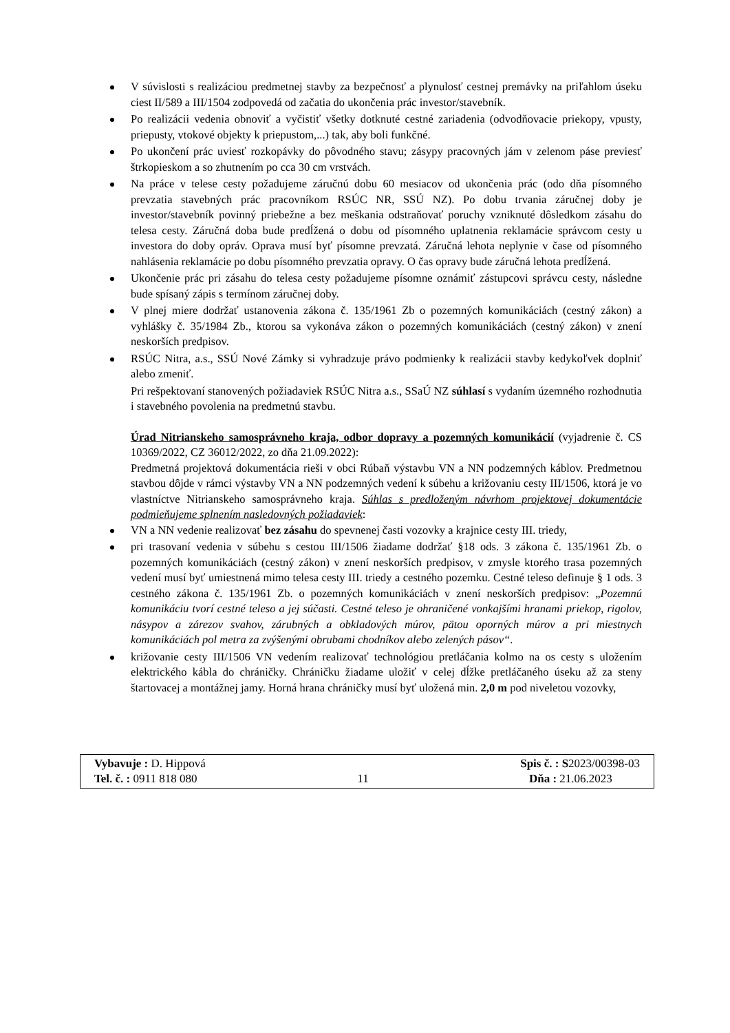V súvislosti s realizáciou predmetnej stavby za bezpečnosť a plynulosť cestnej premávky na priľahlom úseku ciest II/589 a III/1504 zodpovedá od začatia do ukončenia prác investor/stavebník.
Po realizácii vedenia obnoviť a vyčistiť všetky dotknuté cestné zariadenia (odvodňovacie priekopy, vpusty, priepusty, vtokové objekty k priepustom,...) tak, aby boli funkčné.
Po ukončení prác uviesť rozkopávky do pôvodného stavu; zásypy pracovných jám v zelenom páse previesť štrkopieskom a so zhutnením po cca 30 cm vrstvách.
Na práce v telese cesty požadujeme záručnú dobu 60 mesiacov od ukončenia prác (odo dňa písomného prevzatia stavebných prác pracovníkom RSÚC NR, SSÚ NZ). Po dobu trvania záručnej doby je investor/stavebník povinný priebežne a bez meškania odstraňovať poruchy vzniknuté dôsledkom zásahu do telesa cesty. Záručná doba bude predĺžená o dobu od písomného uplatnenia reklamácie správcom cesty u investora do doby opráv. Oprava musí byť písomne prevzatá. Záručná lehota neplynie v čase od písomného nahlásenia reklamácie po dobu písomného prevzatia opravy. O čas opravy bude záručná lehota predĺžená.
Ukončenie prác pri zásahu do telesa cesty požadujeme písomne oznámiť zástupcovi správcu cesty, následne bude spísaný zápis s termínom záručnej doby.
V plnej miere dodržať ustanovenia zákona č. 135/1961 Zb o pozemných komunikáciách (cestný zákon) a vyhlášky č. 35/1984 Zb., ktorou sa vykonáva zákon o pozemných komunikáciách (cestný zákon) v znení neskorších predpisov.
RSÚC Nitra, a.s., SSÚ Nové Zámky si vyhradzuje právo podmienky k realizácii stavby kedykoľvek doplniť alebo zmeniť.
Pri rešpektovaní stanovených požiadaviek RSÚC Nitra a.s., SSaÚ NZ súhlasí s vydaním územného rozhodnutia i stavebného povolenia na predmetnú stavbu.
Úrad Nitrianskeho samosprávneho kraja, odbor dopravy a pozemných komunikácií (vyjadrenie č. CS 10369/2022, CZ 36012/2022, zo dňa 21.09.2022):
Predmetná projektová dokumentácia rieši v obci Rúbaň výstavbu VN a NN podzemných káblov. Predmetnou stavbou dôjde v rámci výstavby VN a NN podzemných vedení k súbehu a križovaniu cesty III/1506, ktorá je vo vlastníctve Nitrianskeho samosprávneho kraja. Súhlas s predloženým návrhom projektovej dokumentácie podmieňujeme splnením nasledovných požiadaviek:
VN a NN vedenie realizovať bez zásahu do spevnenej časti vozovky a krajnice cesty III. triedy,
pri trasovaní vedenia v súbehu s cestou III/1506 žiadame dodržať §18 ods. 3 zákona č. 135/1961 Zb. o pozemných komunikáciách (cestný zákon) v znení neskorších predpisov, v zmysle ktorého trasa pozemných vedení musí byť umiestnená mimo telesa cesty III. triedy a cestného pozemku. Cestné teleso definuje § 1 ods. 3 cestného zákona č. 135/1961 Zb. o pozemných komunikáciách v znení neskorších predpisov: „Pozemnú komunikáciu tvorí cestné teleso a jej súčasti. Cestné teleso je ohraničené vonkajšími hranami priekop, rigolov, násypov a zárezov svahov, zárubných a obkladových múrov, pätou oporných múrov a pri miestnych komunikáciách pol metra za zvýšenými obrubami chodníkov alebo zelených pásov“.
križovanie cesty III/1506 VN vedením realizovať technológiou pretláčania kolmo na os cesty s uložením elektrického kábla do chráničky. Chráničku žiadame uložiť v celej dĺžke pretláčaného úseku až za steny štartovacej a montážnej jamy. Horná hrana chráničky musí byť uložená min. 2,0 m pod niveletou vozovky,
Vybavuje : D. Hippová
Tel. č. : 0911 818 080
11 Spis č. : S2023/00398-03
Dňa : 21.06.2023